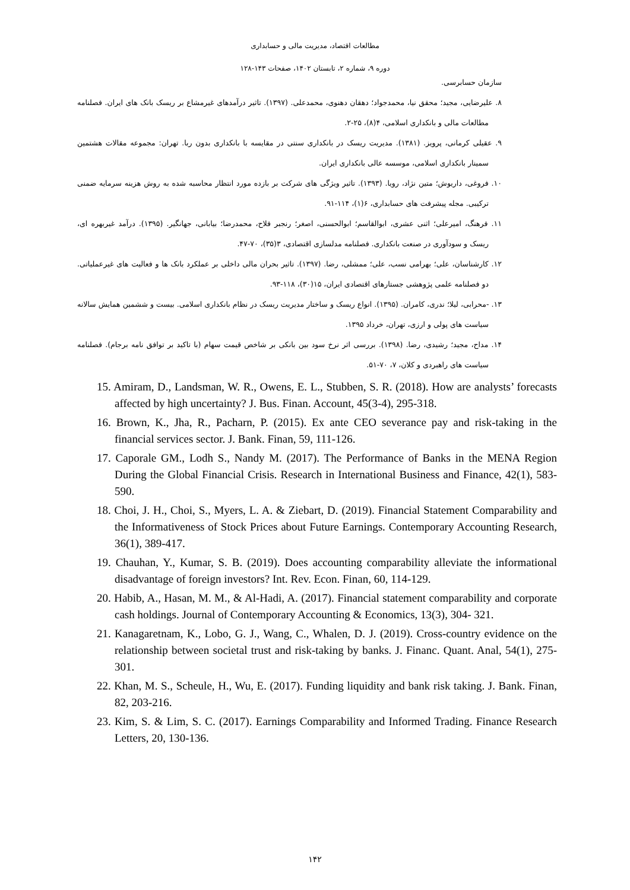مطالعات اقتصاد، مدیریت مالی و حسابداری
دوره ۹، شماره ۲، تابستان ۱۴۰۲، صفحات ۱۴۳-۱۲۸
سازمان حسابرسی.
۸. علیرضایی، مجید؛ محقق نیا، محمدجواد؛ دهقان دهنوی، محمدعلی. (۱۳۹۷). تاثیر درآمدهای غیرمشاع بر ریسک بانک های ایران. فصلنامه مطالعات مالی و بانکداری اسلامی، ۴(۸)، ۲۵-۲.
۹. عقیلی کرمانی، پرویز. (۱۳۸۱). مدیریت ریسک در بانکداری سنتی در مقایسه با بانکداری بدون ربا. تهران: مجموعه مقالات هشتمین سمینار بانکداری اسلامی، موسسه عالی بانکداری ایران.
۱۰. فروغی، داریوش؛ متین نژاد، رویا. (۱۳۹۳). تاثیر ویژگی های شرکت بر بازده مورد انتظار محاسبه شده به روش هزینه سرمایه ضمنی ترکیبی. مجله پیشرفت های حسابداری، ۶(۱)، ۱۱۴-۹۱.
۱۱. فرهنگ، امیرعلی؛ اثنی عشری، ابوالقاسم؛ ابوالحسنی، اصغر؛ رنجبر فلاح، محمدرضا؛ بیابانی، جهانگیر. (۱۳۹۵). درآمد غیربهره ای، ریسک و سودآوری در صنعت بانکداری. فصلنامه مدلسازی اقتصادی، ۳(۳۵)، ۷۰-۴۷.
۱۲. کارشناسان، علی؛ بهرامی نسب، علی؛ ممشلی، رضا. (۱۳۹۷). تاثیر بحران مالی داخلی بر عملکرد بانک ها و فعالیت های غیرعملیاتی. دو فصلنامه علمی پژوهشی جستارهای اقتصادی ایران، ۱۵(۳۰)، ۱۱۸-۹۳.
۱۳. -محرابی، لیلا؛ ندری، کامران. (۱۳۹۵). انواع ریسک و ساختار مدیریت ریسک در نظام بانکداری اسلامی. بیست و ششمین همایش سالانه سیاست های پولی و ارزی، تهران، خرداد ۱۳۹۵.
۱۴. مداح، مجید؛ رشیدی، رضا. (۱۳۹۸). بررسی اثر نرخ سود بین بانکی بر شاخص قیمت سهام (با تاکید بر توافق نامه برجام). فصلنامه سیاست های راهبردی و کلان، ۷، ۷۰-۵۱.
15. Amiram, D., Landsman, W. R., Owens, E. L., Stubben, S. R. (2018). How are analysts’ forecasts affected by high uncertainty? J. Bus. Finan. Account, 45(3-4), 295-318.
16. Brown, K., Jha, R., Pacharn, P. (2015). Ex ante CEO severance pay and risk-taking in the financial services sector. J. Bank. Finan, 59, 111-126.
17. Caporale GM., Lodh S., Nandy M. (2017). The Performance of Banks in the MENA Region During the Global Financial Crisis. Research in International Business and Finance, 42(1), 583-590.
18. Choi, J. H., Choi, S., Myers, L. A. & Ziebart, D. (2019). Financial Statement Comparability and the Informativeness of Stock Prices about Future Earnings. Contemporary Accounting Research, 36(1), 389-417.
19. Chauhan, Y., Kumar, S. B. (2019). Does accounting comparability alleviate the informational disadvantage of foreign investors? Int. Rev. Econ. Finan, 60, 114-129.
20. Habib, A., Hasan, M. M., & Al-Hadi, A. (2017). Financial statement comparability and corporate cash holdings. Journal of Contemporary Accounting & Economics, 13(3), 304- 321.
21. Kanagaretnam, K., Lobo, G. J., Wang, C., Whalen, D. J. (2019). Cross-country evidence on the relationship between societal trust and risk-taking by banks. J. Financ. Quant. Anal, 54(1), 275-301.
22. Khan, M. S., Scheule, H., Wu, E. (2017). Funding liquidity and bank risk taking. J. Bank. Finan, 82, 203-216.
23. Kim, S. & Lim, S. C. (2017). Earnings Comparability and Informed Trading. Finance Research Letters, 20, 130-136.
۱۴۲